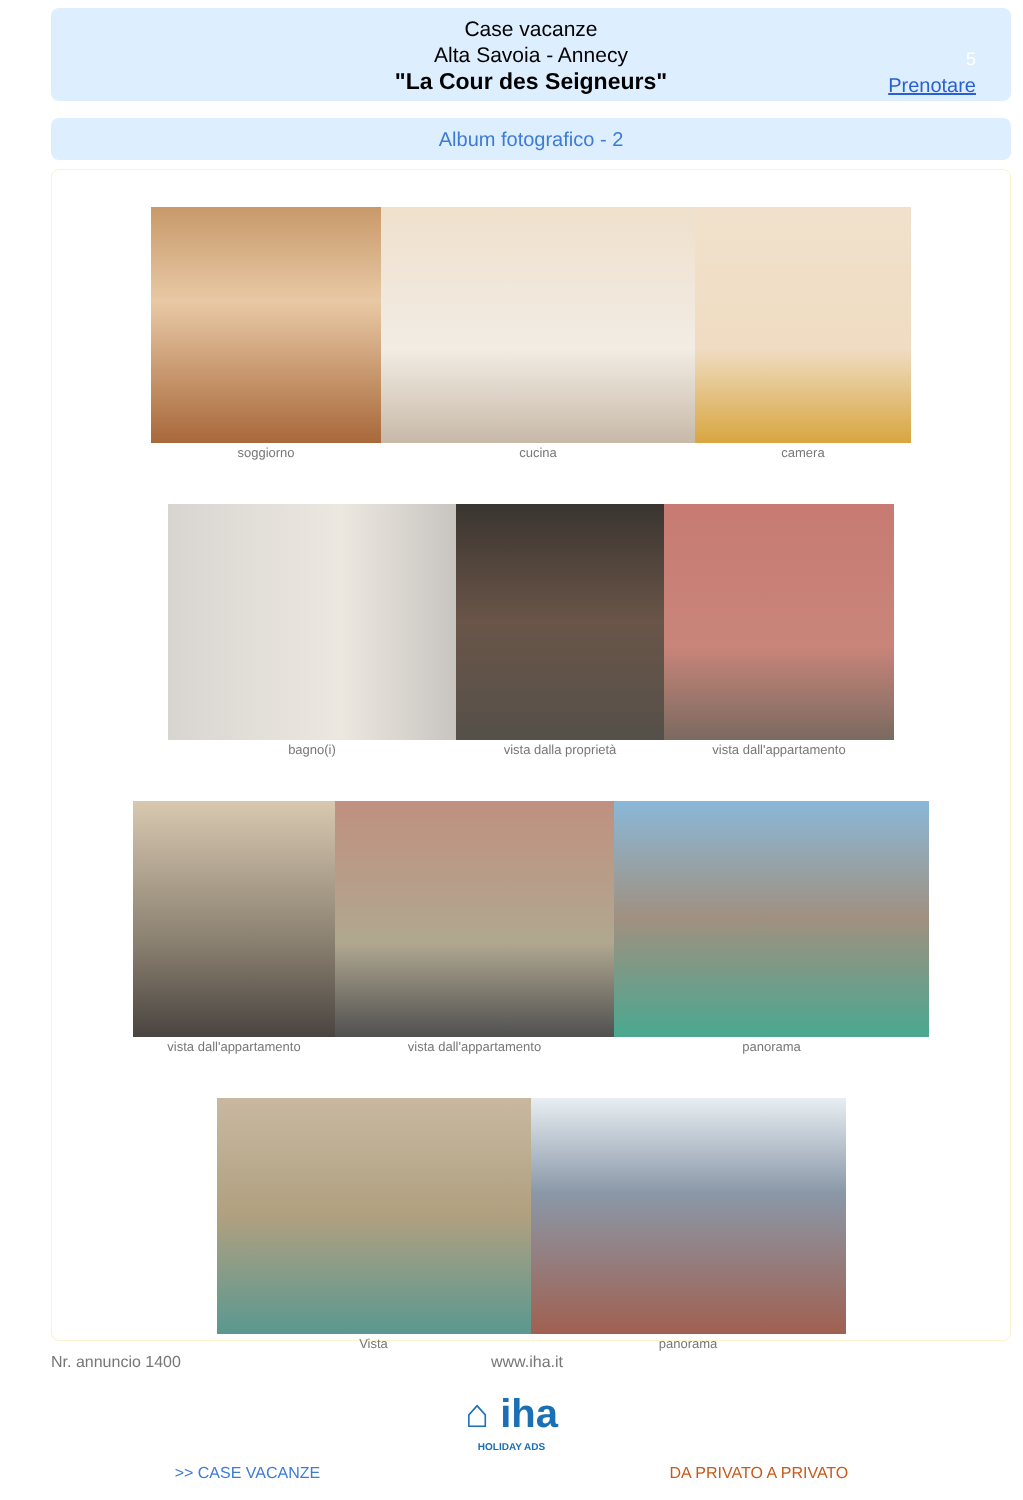Case vacanze
Alta Savoia - Annecy
"La Cour des Seigneurs"
5
Prenotare
Album fotografico - 2
soggiorno cucina camera
bagno(i) vista dalla proprietà vista dall'appartamento
vista dall'appartamento vista dall'appartamento panorama
Vista panorama
Nr. annuncio 1400 www.iha.it
⌂ iha
HOLIDAY ADS
>> CASE VACANZE DA PRIVATO A PRIVATO